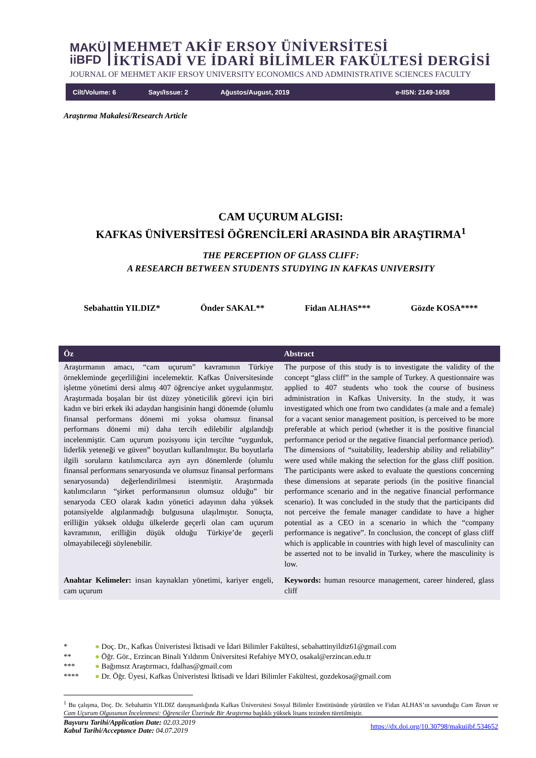MAKÜ
iiBFD
MEHMET AKİF ERSOY ÜNİVERSİTESİ
İKTİSADİ VE İDARİ BİLİMLER FAKÜLTESİ DERGİSİ
JOURNAL OF MEHMET AKIF ERSOY UNIVERSITY ECONOMICS AND ADMINISTRATIVE SCIENCES FACULTY
Cilt/Volume: 6 Sayı/Issue: 2 Ağustos/August, 2019 e-IISN: 2149-1658
Araştırma Makalesi/Research Article
CAM UÇURUM ALGISI:
KAFKAS ÜNİVERSİTESİ ÖĞRENCİLERİ ARASINDA BİR ARAŞTIRMA<sup>1</sup>
THE PERCEPTION OF GLASS CLIFF:
A RESEARCH BETWEEN STUDENTS STUDYING IN KAFKAS UNIVERSITY
Sebahattin YILDIZ* Önder SAKAL** Fidan ALHAS*** Gözde KOSA****
Öz Abstract
Araştırmanın amacı, “cam uçurum” kavramının Türkiye örnekleminde geçerliliğini incelemektir. Kafkas Üniversitesinde işletme yönetimi dersi almış 407 öğrenciye anket uygulanmıştır. Araştırmada boşalan bir üst düzey yöneticilik görevi için biri kadın ve biri erkek iki adaydan hangisinin hangi dönemde (olumlu finansal performans dönemi mi yoksa olumsuz finansal performans dönemi mi) daha tercih edilebilir algılandığı incelenmiştir. Cam uçurum pozisyonu için tercihte “uygunluk, liderlik yeteneği ve güven” boyutları kullanılmıştır. Bu boyutlarla ilgili soruların katılımcılarca ayrı ayrı dönemlerde (olumlu finansal performans senaryosunda ve olumsuz finansal performans senaryosunda) değerlendirilmesi istenmiştir. Araştırmada katılımcıların “şirket performansının olumsuz olduğu” bir senaryoda CEO olarak kadın yönetici adayının daha yüksek potansiyelde algılanmadığı bulgusuna ulaşılmıştır. Sonuçta, erilliğin yüksek olduğu ülkelerde geçerli olan cam uçurum kavramının, erilliğin düşük olduğu Türkiye’de geçerli olmayabileceği söylenebilir.
The purpose of this study is to investigate the validity of the concept “glass cliff” in the sample of Turkey. A questionnaire was applied to 407 students who took the course of business administration in Kafkas University. In the study, it was investigated which one from two candidates (a male and a female) for a vacant senior management position, is perceived to be more preferable at which period (whether it is the positive financial performance period or the negative financial performance period). The dimensions of “suitability, leadership ability and reliability” were used while making the selection for the glass cliff position. The participants were asked to evaluate the questions concerning these dimensions at separate periods (in the positive financial performance scenario and in the negative financial performance scenario). It was concluded in the study that the participants did not perceive the female manager candidate to have a higher potential as a CEO in a scenario in which the “company performance is negative”. In conclusion, the concept of glass cliff which is applicable in countries with high level of masculinity can be asserted not to be invalid in Turkey, where the masculinity is low.
Anahtar Kelimeler: insan kaynakları yönetimi, kariyer engeli, cam uçurum
Keywords: human resource management, career hindered, glass cliff
* ● Doç. Dr., Kafkas Üniveristesi İktisadi ve İdari Bilimler Fakültesi, sebahattinyildiz61@gmail.com
** ● Öğr. Gör., Erzincan Binali Yıldırım Üniversitesi Refahiye MYO, osakal@erzincan.edu.tr
*** ● Bağımsız Araştırmacı, fdalhas@gmail.com
**** ● Dr. Öğr. Üyesi, Kafkas Üniveristesi İktisadi ve İdari Bilimler Fakültesi, gozdekosa@gmail.com
<sup>1</sup> Bu çalışma, Doç. Dr. Sebahattin YILDIZ danışmanlığında Kafkas Üniversitesi Sosyal Bilimler Enstitüsünde yürütülen ve Fidan ALHAS’ın savunduğu Cam Tavan ve Cam Uçurum Olgusunun İncelenmesi: Öğrenciler Üzerinde Bir Araştırma başlıklı yüksek lisans tezinden türetilmiştir.
Başvuru Tarihi/Application Date: 02.03.2019
Kabul Tarihi/Acceptance Date: 04.07.2019
https://dx.doi.org/10.30798/makuiibf.534652